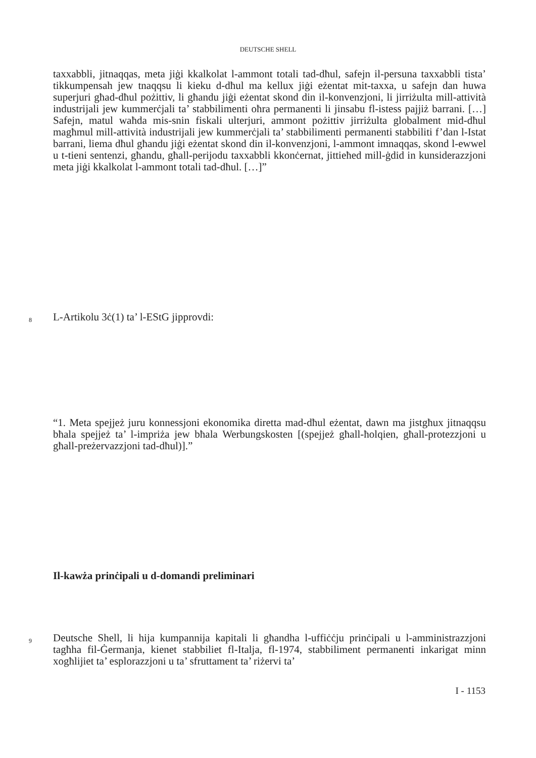DEUTSCHE SHELL
taxxabbli, jitnaqqas, meta jiġi kkalkolat l-ammont totali tad-dħul, safejn il-persuna taxxabbli tista’ tikkumpensah jew tnaqqsu li kieku d-dħul ma kellux jiġi eżentat mit-taxxa, u safejn dan huwa superjuri għad-dħul pożittiv, li għandu jiġi eżentat skond din il-konvenzjoni, li jirriżulta mill-attività industrijali jew kummerċjali ta’ stabbilimenti oħra permanenti li jinsabu fl-istess pajjiż barrani. […] Safejn, matul waħda mis-snin fiskali ulterjuri, ammont pożittiv jirriżulta globalment mid-dħul magħmul mill-attività industrijali jew kummerċjali ta’ stabbilimenti permanenti stabbiliti f’dan l-Istat barrani, liema dħul għandu jiġi eżentat skond din il-konvenzjoni, l-ammont imnaqqas, skond l-ewwel u t-tieni sentenzi, għandu, għall-perijodu taxxabbli kkonċernat, jittieħed mill-ġdid in kunsiderazzjoni meta jiġi kkalkolat l-ammont totali tad-dħul. […]”
8 L-Artikolu 3ċ(1) ta’ l-EStG jipprovdi:
“1. Meta spejjeż juru konnessjoni ekonomika diretta mad-dħul eżentat, dawn ma jistgħux jitnaqqsu bħala spejjeż ta’ l-impriża jew bħala Werbungskosten [(spejjeż għall-ħolqien, għall-protezzjoni u għall-preżervazzjoni tad-dħul)].”
Il-kawża prinċipali u d-domandi preliminari
9
Deutsche Shell, li hija kumpannija kapitali li għandha l-uffiċċju prinċipali u l-amministrazzjoni tagħha fil-Ġermanja, kienet stabbiliet fl-Italja, fl-1974, stabbiliment permanenti inkarigat minn xogħlijiet ta’ esplorazzjoni u ta’ sfruttament ta’ riżervi ta’
I - 1153